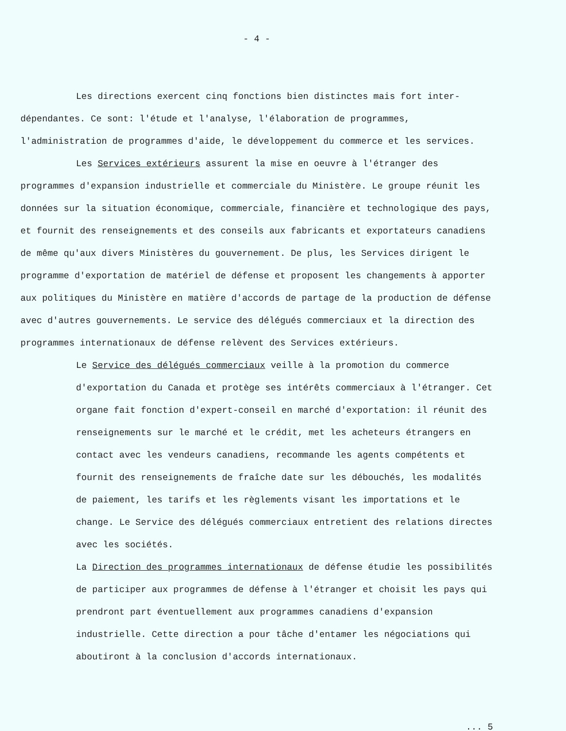- 4 -
Les directions exercent cinq fonctions bien distinctes mais fort inter-dépendantes. Ce sont: l'étude et l'analyse, l'élaboration de programmes, l'administration de programmes d'aide, le développement du commerce et les services.
Les Services extérieurs assurent la mise en oeuvre à l'étranger des programmes d'expansion industrielle et commerciale du Ministère. Le groupe réunit les données sur la situation économique, commerciale, financière et technologique des pays, et fournit des renseignements et des conseils aux fabricants et exportateurs canadiens de même qu'aux divers Ministères du gouvernement. De plus, les Services dirigent le programme d'exportation de matériel de défense et proposent les changements à apporter aux politiques du Ministère en matière d'accords de partage de la production de défense avec d'autres gouvernements. Le service des délégués commerciaux et la direction des programmes internationaux de défense relèvent des Services extérieurs.
Le Service des délégués commerciaux veille à la promotion du commerce d'exportation du Canada et protège ses intérêts commerciaux à l'étranger. Cet organe fait fonction d'expert-conseil en marché d'exportation: il réunit des renseignements sur le marché et le crédit, met les acheteurs étrangers en contact avec les vendeurs canadiens, recommande les agents compétents et fournit des renseignements de fraîche date sur les débouchés, les modalités de paiement, les tarifs et les règlements visant les importations et le change. Le Service des délégués commerciaux entretient des relations directes avec les sociétés.
La Direction des programmes internationaux de défense étudie les possibilités de participer aux programmes de défense à l'étranger et choisit les pays qui prendront part éventuellement aux programmes canadiens d'expansion industrielle. Cette direction a pour tâche d'entamer les négociations qui aboutiront à la conclusion d'accords internationaux.
... 5